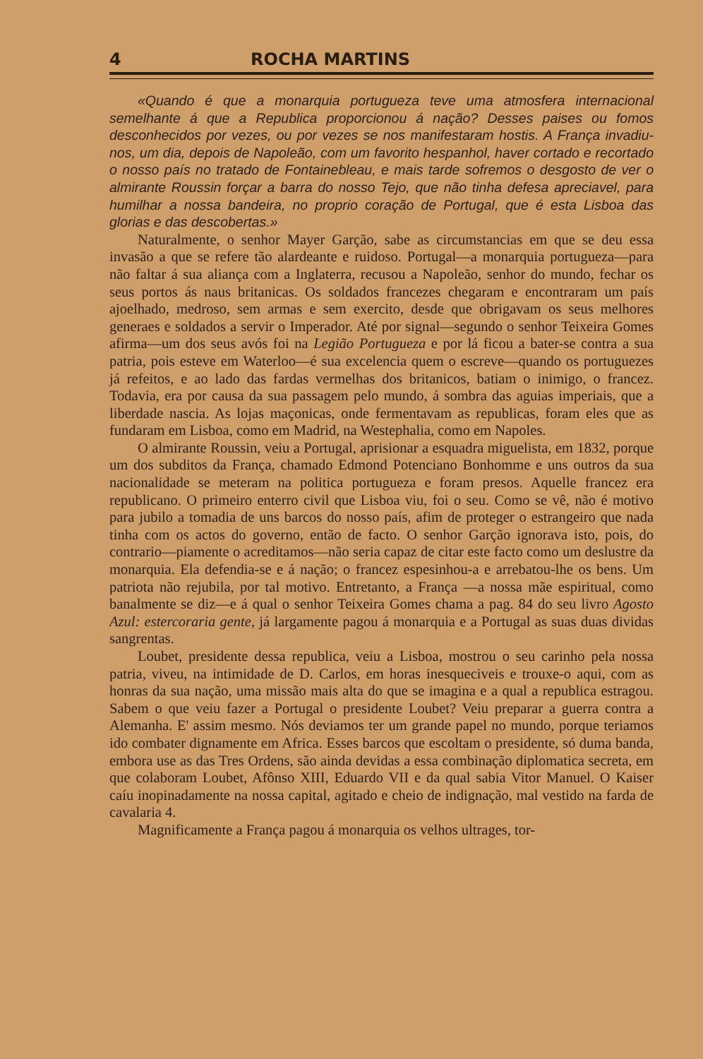4 ROCHA MARTINS
«Quando é que a monarquia portugueza teve uma atmosfera internacional semelhante á que a Republica proporcionou á nação? Desses paises ou fomos desconhecidos por vezes, ou por vezes se nos manifestaram hostis. A França invadiu-nos, um dia, depois de Napoleão, com um favorito hespanhol, haver cortado e recortado o nosso país no tratado de Fontainebleau, e mais tarde sofremos o desgosto de ver o almirante Roussin forçar a barra do nosso Tejo, que não tinha defesa apreciavel, para humilhar a nossa bandeira, no proprio coração de Portugal, que é esta Lisboa das glorias e das descobertas.»
Naturalmente, o senhor Mayer Garção, sabe as circumstancias em que se deu essa invasão a que se refere tão alardeante e ruidoso. Portugal—a monarquia portugueza—para não faltar á sua aliança com a Inglaterra, recusou a Napoleão, senhor do mundo, fechar os seus portos ás naus britanicas. Os soldados francezes chegaram e encontraram um país ajoelhado, medroso, sem armas e sem exercito, desde que obrigavam os seus melhores generaes e soldados a servir o Imperador. Até por signal—segundo o senhor Teixeira Gomes afirma—um dos seus avós foi na Legião Portugueza e por lá ficou a bater-se contra a sua patria, pois esteve em Waterloo—é sua excelencia quem o escreve—quando os portuguezes já refeitos, e ao lado das fardas vermelhas dos britanicos, batiam o inimigo, o francez. Todavia, era por causa da sua passagem pelo mundo, á sombra das aguias imperiais, que a liberdade nascia. As lojas maçonicas, onde fermentavam as republicas, foram eles que as fundaram em Lisboa, como em Madrid, na Westephalia, como em Napoles.
O almirante Roussin, veiu a Portugal, aprisionar a esquadra miguelista, em 1832, porque um dos subditos da França, chamado Edmond Potenciano Bonhomme e uns outros da sua nacionalidade se meteram na politica portugueza e foram presos. Aquelle francez era republicano. O primeiro enterro civil que Lisboa viu, foi o seu. Como se vê, não é motivo para jubilo a tomadia de uns barcos do nosso país, afim de proteger o estrangeiro que nada tinha com os actos do governo, então de facto. O senhor Garção ignorava isto, pois, do contrario—piamente o acreditamos—não seria capaz de citar este facto como um deslustre da monarquia. Ela defendia-se e á nação; o francez espesinhou-a e arrebatou-lhe os bens. Um patriota não rejubila, por tal motivo. Entretanto, a França —a nossa mãe espiritual, como banalmente se diz—e á qual o senhor Teixeira Gomes chama a pag. 84 do seu livro Agosto Azul: estercoraria gente, já largamente pagou á monarquia e a Portugal as suas duas dividas sangrentas.
Loubet, presidente dessa republica, veiu a Lisboa, mostrou o seu carinho pela nossa patria, viveu, na intimidade de D. Carlos, em horas inesqueciveis e trouxe-o aqui, com as honras da sua nação, uma missão mais alta do que se imagina e a qual a republica estragou. Sabem o que veiu fazer a Portugal o presidente Loubet? Veiu preparar a guerra contra a Alemanha. E' assim mesmo. Nós deviamos ter um grande papel no mundo, porque teriamos ido combater dignamente em Africa. Esses barcos que escoltam o presidente, só duma banda, embora use as das Tres Ordens, são ainda devidas a essa combinação diplomatica secreta, em que colaboram Loubet, Afônso XIII, Eduardo VII e da qual sabia Vitor Manuel. O Kaiser caíu inopinadamente na nossa capital, agitado e cheio de indignação, mal vestido na farda de cavalaria 4.
Magnificamente a França pagou á monarquia os velhos ultrages, tor-